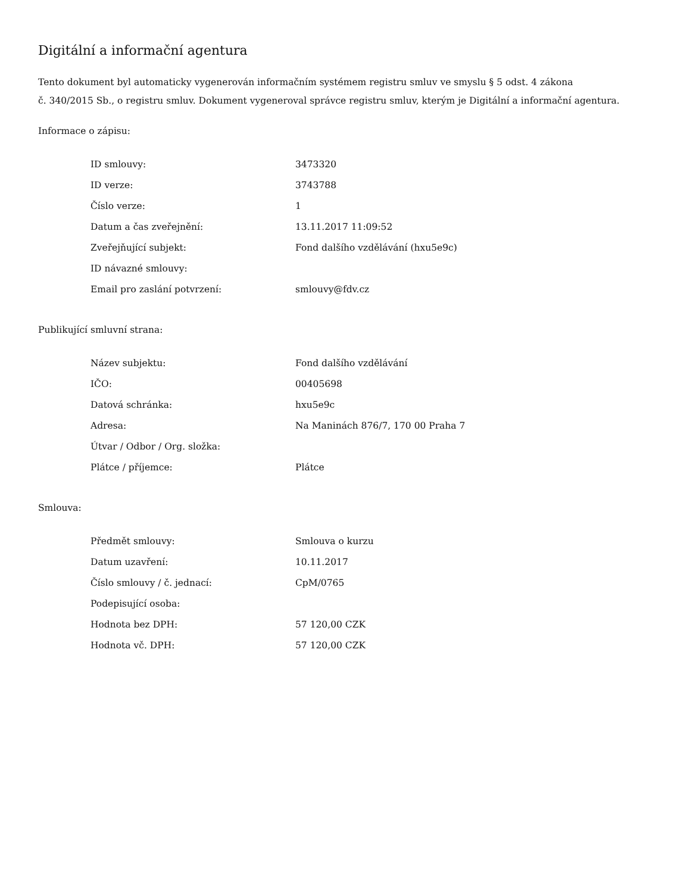Digitální a informační agentura
Tento dokument byl automaticky vygenerován informačním systémem registru smluv ve smyslu § 5 odst. 4 zákona
č. 340/2015 Sb., o registru smluv. Dokument vygeneroval správce registru smluv, kterým je Digitální a informační agentura.
Informace o zápisu:
| ID smlouvy: | 3473320 |
| ID verze: | 3743788 |
| Číslo verze: | 1 |
| Datum a čas zveřejnění: | 13.11.2017 11:09:52 |
| Zveřejňující subjekt: | Fond dalšího vzdělávání (hxu5e9c) |
| ID návazné smlouvy: | |
| Email pro zaslání potvrzení: | smlouvy@fdv.cz |
Publikující smluvní strana:
| Název subjektu: | Fond dalšího vzdělávání |
| IČO: | 00405698 |
| Datová schránka: | hxu5e9c |
| Adresa: | Na Maninách 876/7, 170 00 Praha 7 |
| Útvar / Odbor / Org. složka: | |
| Plátce / příjemce: | Plátce |
Smlouva:
| Předmět smlouvy: | Smlouva o kurzu |
| Datum uzavření: | 10.11.2017 |
| Číslo smlouvy / č. jednací: | CpM/0765 |
| Podepisující osoba: | |
| Hodnota bez DPH: | 57 120,00 CZK |
| Hodnota vč. DPH: | 57 120,00 CZK |